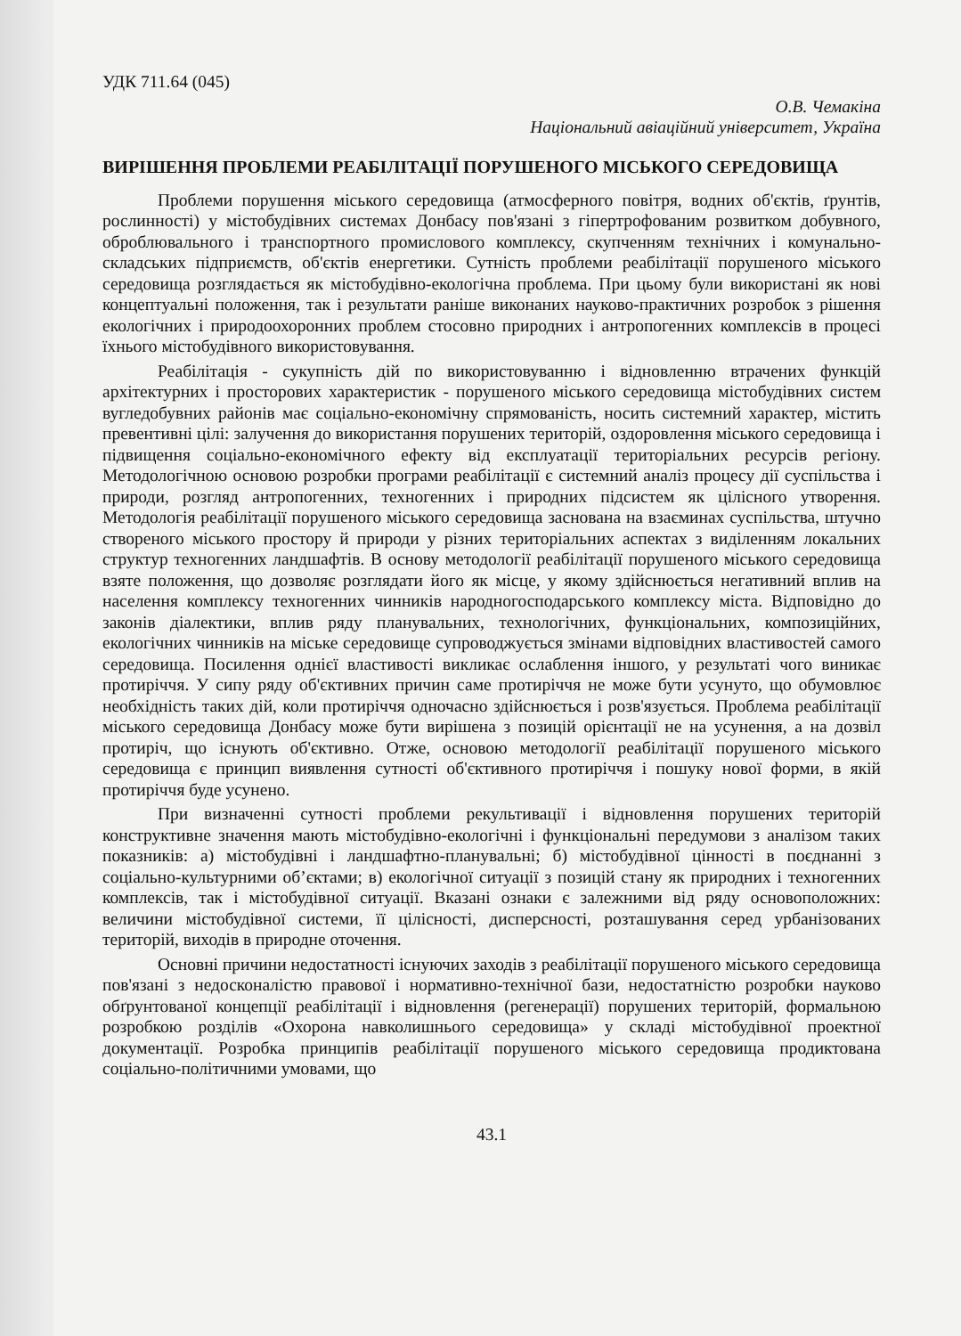УДК 711.64 (045)
О.В. Чемакіна
Національний авіаційний університет, Україна
ВИРІШЕННЯ ПРОБЛЕМИ РЕАБІЛІТАЦІЇ ПОРУШЕНОГО МІСЬКОГО СЕРЕДОВИЩА
Проблеми порушення міського середовища (атмосферного повітря, водних об'єктів, ґрунтів, рослинності) у містобудівних системах Донбасу пов'язані з гіпертрофованим розвитком добувного, оброблювального і транспортного промислового комплексу, скупченням технічних і комунально-складських підприємств, об'єктів енергетики. Сутність проблеми реабілітації порушеного міського середовища розглядається як містобудівно-екологічна проблема. При цьому були використані як нові концептуальні положення, так і результати раніше виконаних науково-практичних розробок з рішення екологічних і природоохоронних проблем стосовно природних і антропогенних комплексів в процесі їхнього містобудівного використовування.
Реабілітація - сукупність дій по використовуванню і відновленню втрачених функцій архітектурних і просторових характеристик - порушеного міського середовища містобудівних систем вугледобувних районів має соціально-економічну спрямованість, носить системний характер, містить превентивні цілі: залучення до використання порушених територій, оздоровлення міського середовища і підвищення соціально-економічного ефекту від експлуатації територіальних ресурсів регіону. Методологічною основою розробки програми реабілітації є системний аналіз процесу дії суспільства і природи, розгляд антропогенних, техногенних і природних підсистем як цілісного утворення. Методологія реабілітації порушеного міського середовища заснована на взаєминах суспільства, штучно створеного міського простору й природи у різних територіальних аспектах з виділенням локальних структур техногенних ландшафтів. В основу методології реабілітації порушеного міського середовища взяте положення, що дозволяє розглядати його як місце, у якому здійснюється негативний вплив на населення комплексу техногенних чинників народногосподарського комплексу міста. Відповідно до законів діалектики, вплив ряду планувальних, технологічних, функціональних, композиційних, екологічних чинників на міське середовище супроводжується змінами відповідних властивостей самого середовища. Посилення однієї властивості викликає ослаблення іншого, у результаті чого виникає протиріччя. У сипу ряду об'єктивних причин саме протиріччя не може бути усунуто, що обумовлює необхідність таких дій, коли протиріччя одночасно здійснюється і розв'язується. Проблема реабілітації міського середовища Донбасу може бути вирішена з позицій орієнтації не на усунення, а на дозвіл протиріч, що існують об'єктивно. Отже, основою методології реабілітації порушеного міського середовища є принцип виявлення сутності об'єктивного протиріччя і пошуку нової форми, в якій протиріччя буде усунено.
При визначенні сутності проблеми рекультивації і відновлення порушених територій конструктивне значення мають містобудівно-екологічні і функціональні передумови з аналізом таких показників: а) містобудівні і ландшафтно-планувальні; б) містобудівної цінності в поєднанні з соціально-культурними об’єктами; в) екологічної ситуації з позицій стану як природних і техногенних комплексів, так і містобудівної ситуації. Вказані ознаки є залежними від ряду основоположних: величини містобудівної системи, її цілісності, дисперсності, розташування серед урбанізованих територій, виходів в природне оточення.
Основні причини недостатності існуючих заходів з реабілітації порушеного міського середовища пов'язані з недосконалістю правової і нормативно-технічної бази, недостатністю розробки науково обґрунтованої концепції реабілітації і відновлення (регенерації) порушених територій, формальною розробкою розділів «Охорона навколишнього середовища» у складі містобудівної проектної документації. Розробка принципів реабілітації порушеного міського середовища продиктована соціально-політичними умовами, що
43.1